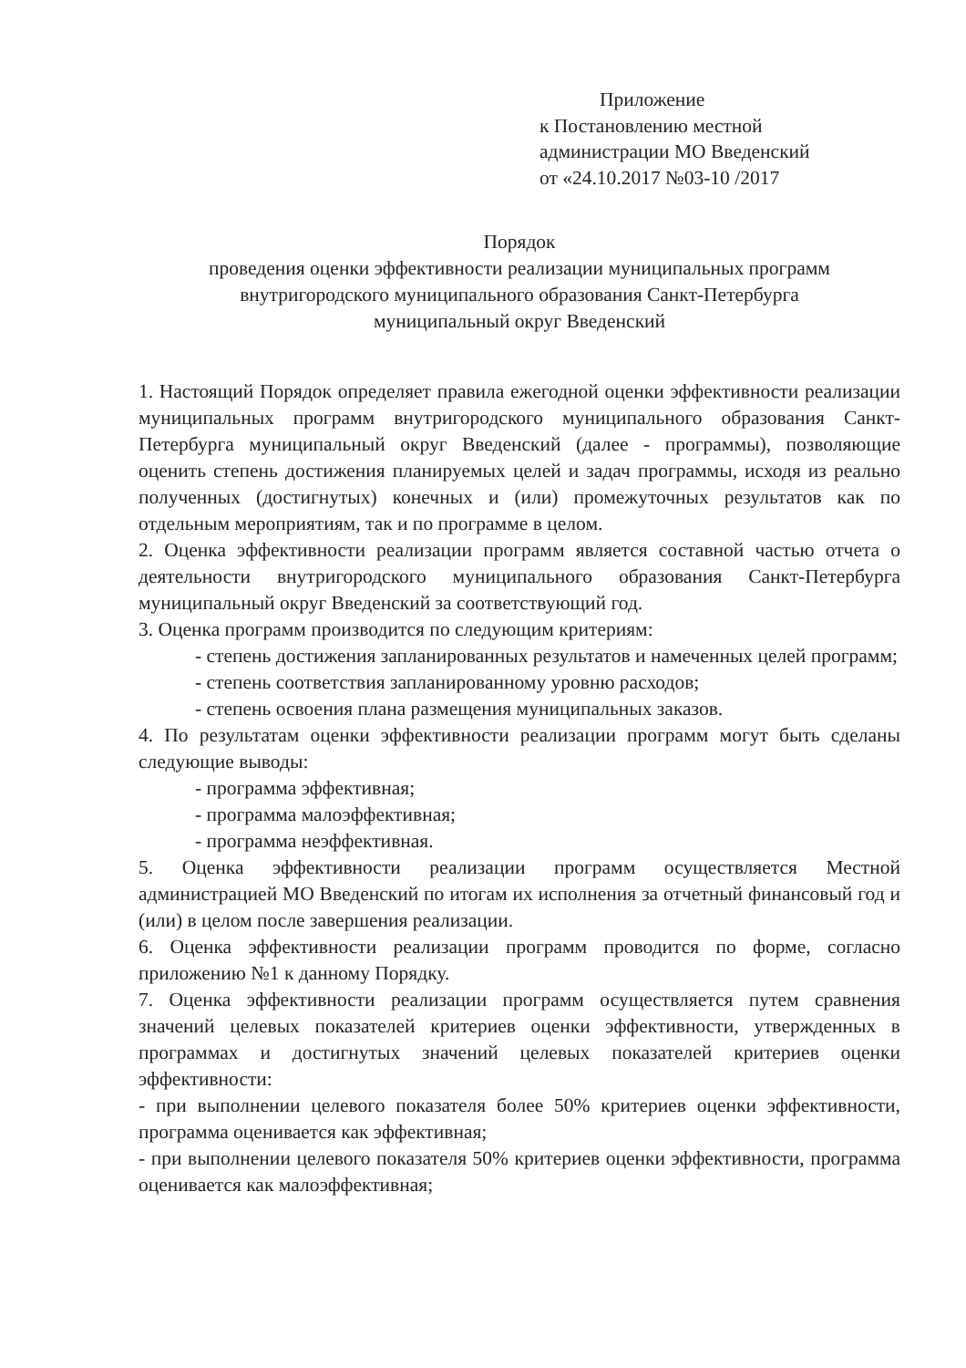Приложение
к Постановлению местной
администрации МО Введенский
от «24.10.2017 №03-10 /2017
Порядок
проведения оценки эффективности реализации муниципальных программ
внутригородского муниципального образования Санкт-Петербурга
муниципальный округ Введенский
1. Настоящий Порядок определяет правила ежегодной оценки эффективности реализации муниципальных программ внутригородского муниципального образования Санкт-Петербурга муниципальный округ Введенский (далее - программы), позволяющие оценить степень достижения планируемых целей и задач программы, исходя из реально полученных (достигнутых) конечных и (или) промежуточных результатов как по отдельным мероприятиям, так и по программе в целом.
2. Оценка эффективности реализации программ является составной частью отчета о деятельности внутригородского муниципального образования Санкт-Петербурга муниципальный округ Введенский за соответствующий год.
3. Оценка программ производится по следующим критериям:
- степень достижения запланированных результатов и намеченных целей программ;
- степень соответствия запланированному уровню расходов;
- степень освоения плана размещения муниципальных заказов.
4. По результатам оценки эффективности реализации программ могут быть сделаны следующие выводы:
- программа эффективная;
- программа малоэффективная;
- программа неэффективная.
5. Оценка эффективности реализации программ осуществляется Местной администрацией МО Введенский по итогам их исполнения за отчетный финансовый год и (или) в целом после завершения реализации.
6. Оценка эффективности реализации программ проводится по форме, согласно приложению №1 к данному Порядку.
7. Оценка эффективности реализации программ осуществляется путем сравнения значений целевых показателей критериев оценки эффективности, утвержденных в программах и достигнутых значений целевых показателей критериев оценки эффективности:
- при выполнении целевого показателя более 50% критериев оценки эффективности, программа оценивается как эффективная;
- при выполнении целевого показателя 50% критериев оценки эффективности, программа оценивается как малоэффективная;